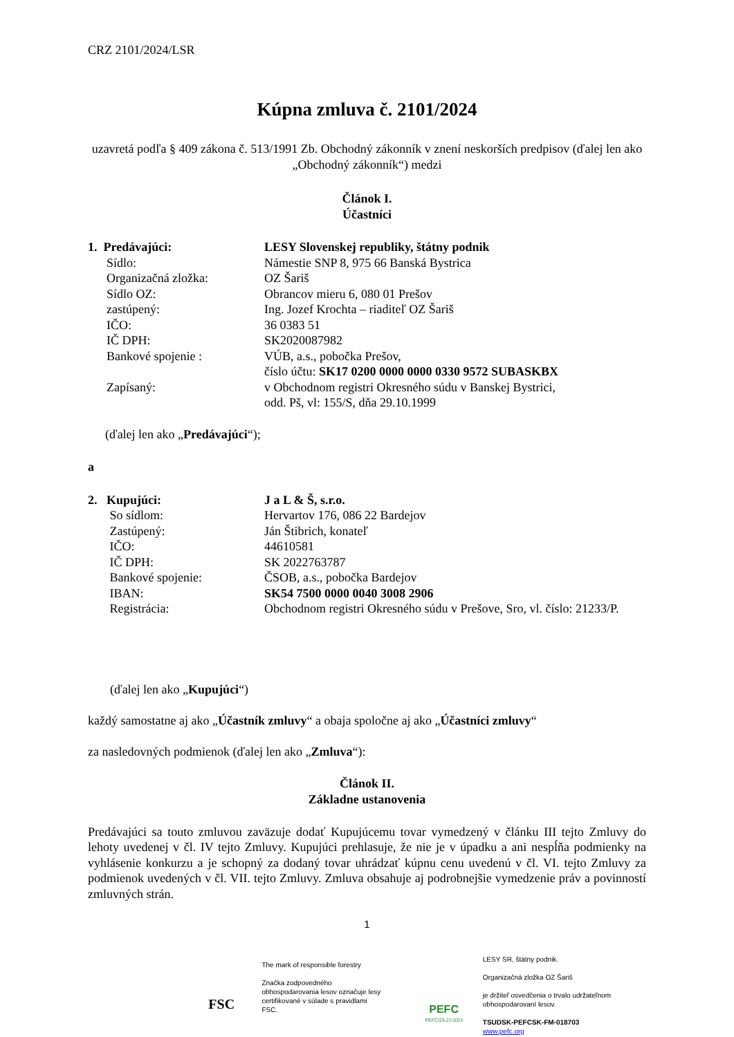CRZ 2101/2024/LSR
Kúpna zmluva č. 2101/2024
uzavretá podľa § 409 zákona č. 513/1991 Zb. Obchodný zákonník v znení neskorších predpisov (ďalej len ako „Obchodný zákonník“) medzi
Článok I.
Účastníci
| 1. Predávajúci: | LESY Slovenskej republiky, štátny podnik |
| Sídlo: | Námestie SNP 8, 975 66 Banská Bystrica |
| Organizačná zložka: | OZ Šariš |
| Sídlo OZ: | Obrancov mieru 6, 080 01 Prešov |
| zastúpený: | Ing. Jozef Krochta – riaditeľ OZ Šariš |
| IČO: | 36 0383 51 |
| IČ DPH: | SK2020087982 |
| Bankové spojenie : | VÚB, a.s., pobočka Prešov, číslo účtu: SK17 0200 0000 0000 0330 9572 SUBASKBX |
| Zapísaný: | v Obchodnom registri Okresného súdu v Banskej Bystrici, odd. Pš, vl: 155/S, dňa 29.10.1999 |
(ďalej len ako „Predávajúci“);
a
| 2. Kupujúci: | J a L & Š, s.r.o. |
| So sídlom: | Hervartov 176, 086 22 Bardejov |
| Zastúpený: | Ján Štibrich, konateľ |
| IČO: | 44610581 |
| IČ DPH: | SK 2022763787 |
| Bankové spojenie: | ČSOB, a.s., pobočka Bardejov |
| IBAN: | SK54 7500 0000 0040 3008 2906 |
| Registrácia: | Obchodnom registri Okresného súdu v Prešove, Sro, vl. číslo: 21233/P. |
(ďalej len ako „Kupujúci“)
každý samostatne aj ako „Účastník zmluvy“ a obaja spoločne aj ako „Účastníci zmluvy“
za nasledovných podmienok (ďalej len ako „Zmluva“):
Článok II.
Základne ustanovenia
Predávajúci sa touto zmluvou zaväzuje dodať Kupujúcemu tovar vymedzený v článku III tejto Zmluvy do lehoty uvedenej v čl. IV tejto Zmluvy. Kupujúci prehlasuje, že nie je v úpadku a ani nespĺňa podmienky na vyhlásenie konkurzu a je schopný za dodaný tovar uhrádzať kúpnu cenu uvedenú v čl. VI. tejto Zmluvy za podmienok uvedených v čl. VII. tejto Zmluvy. Zmluva obsahuje aj podrobnejšie vymedzenie práv a povinností zmluvných strán.
1
FSC
The mark of responsible forestry
Značka zodpovedného obhospodarovania lesov označuje lesy certifikované v súlade s pravidlami FSC.
PEFC
PEFC/23-21-03/3
LESY SR, štátny podnik.
Organizačná zložka OZ Šariš
je držiteľ osvedčenia o trvalo udržateľnom obhospodarovaní lesov.
TSUDSK-PEFCSK-FM-018703
www.pefc.org